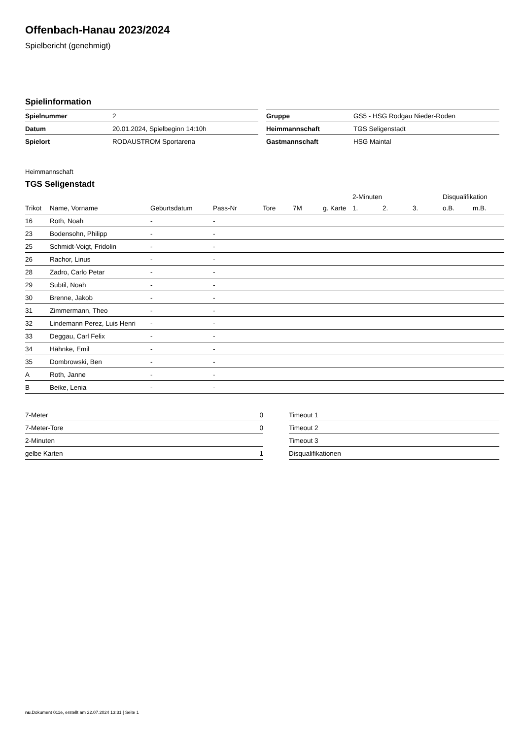Offenbach-Hanau 2023/2024
Spielbericht (genehmigt)
Spielinformation
| Spielnummer | 2 |
| Datum | 20.01.2024, Spielbeginn 14:10h |
| Spielort | RODAUSTROM Sportarena |
| Gruppe | GS5 - HSG Rodgau Nieder-Roden |
| Heimmannschaft | TGS Seligenstadt |
| Gastmannschaft | HSG Maintal |
Heimmannschaft
TGS Seligenstadt
| | | | | | | | 2-Minuten | | | Disqualifikation | |
| --- | --- | --- | --- | --- | --- | --- | --- | --- | --- | --- | --- |
| Trikot | Name, Vorname | Geburtsdatum | Pass-Nr | Tore | 7M | g. Karte | 1. | 2. | 3. | o.B. | m.B. |
| 16 | Roth, Noah | - | - | | | | | | | | |
| 23 | Bodensohn, Philipp | - | - | | | | | | | | |
| 25 | Schmidt-Voigt, Fridolin | - | - | | | | | | | | |
| 26 | Rachor, Linus | - | - | | | | | | | | |
| 28 | Zadro, Carlo Petar | - | - | | | | | | | | |
| 29 | Subtil, Noah | - | - | | | | | | | | |
| 30 | Brenne, Jakob | - | - | | | | | | | | |
| 31 | Zimmermann, Theo | - | - | | | | | | | | |
| 32 | Lindemann Perez, Luis Henri | - | - | | | | | | | | |
| 33 | Deggau, Carl Felix | - | - | | | | | | | | |
| 34 | Hähnke, Emil | - | - | | | | | | | | |
| 35 | Dombrowski, Ben | - | - | | | | | | | | |
| A | Roth, Janne | - | - | | | | | | | | |
| B | Beike, Lenia | - | - | | | | | | | | |
| 7-Meter | 0 |
| 7-Meter-Tore | 0 |
| 2-Minuten | |
| gelbe Karten | 1 |
| Timeout 1 |
| Timeout 2 |
| Timeout 3 |
| Disqualifikationen |
nu.Dokument 011e, erstellt am 22.07.2024 13:31 | Seite 1